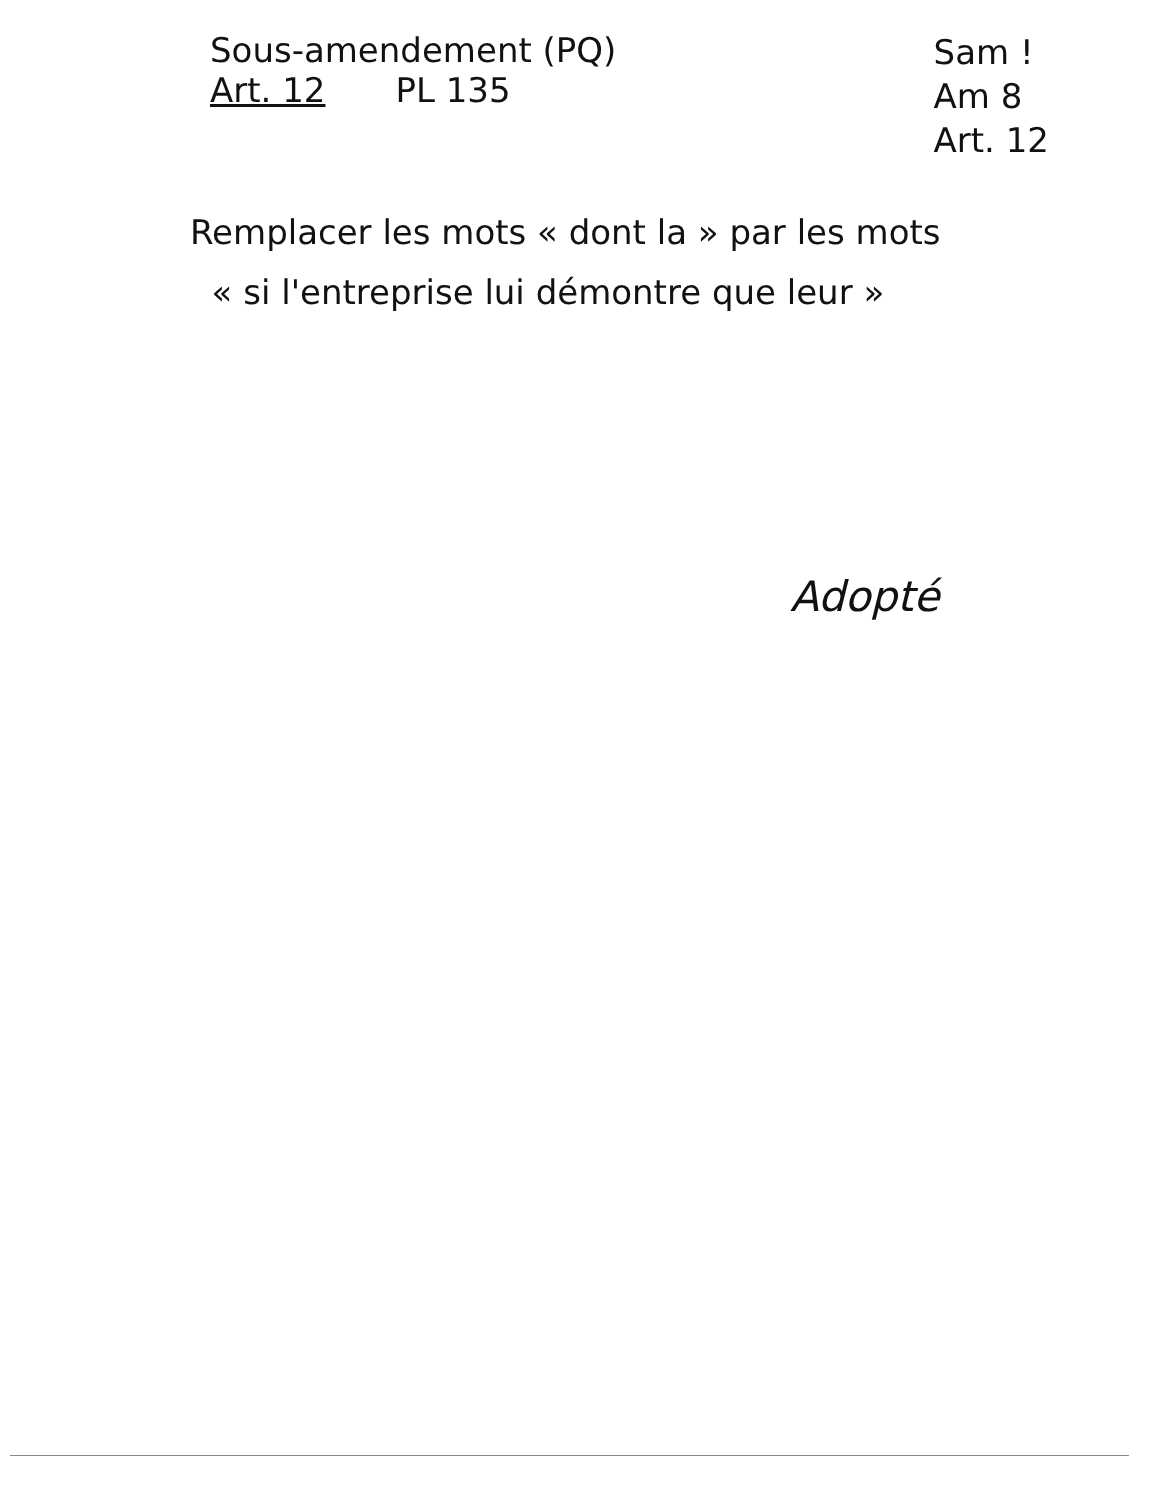Sous-amendement (PQ)
Art. 12 PL 135
Sam !
Am 8
Art. 12
Remplacer les mots « dont la » par les mots
« si l'entreprise lui démontre que leur »
Adopté